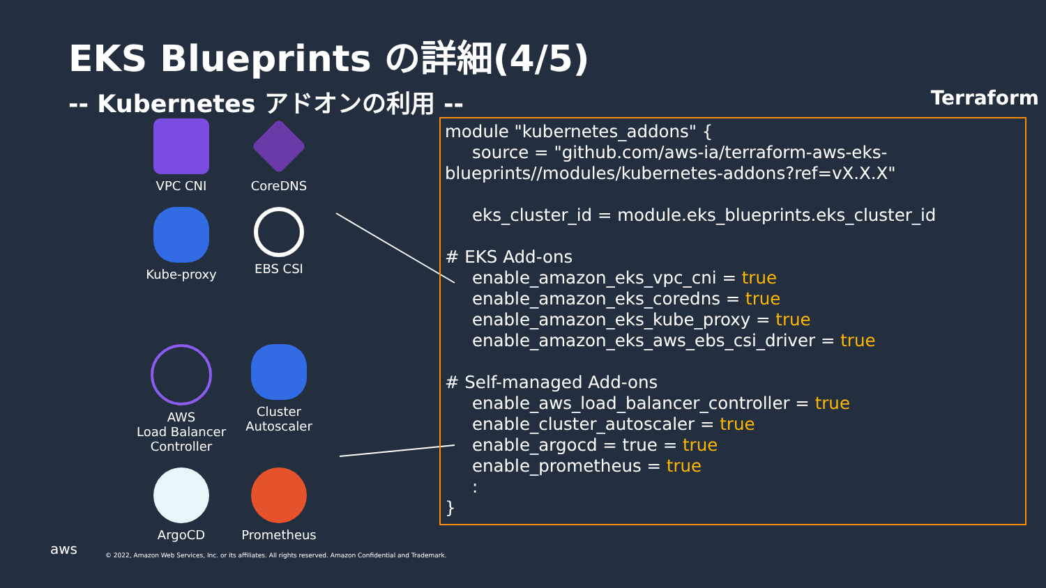EKS Blueprints の詳細(4/5)
-- Kubernetes アドオンの利用 -- Terraform
VPC CNI
CoreDNS
Kube-proxy
EBS CSI
AWS
Load Balancer
Controller
Cluster
Autoscaler
ArgoCD
Prometheus
module "kubernetes_addons" { source = "github.com/aws-ia/terraform-aws-eks- blueprints//modules/kubernetes-addons?ref=vX.X.X" eks_cluster_id = module.eks_blueprints.eks_cluster_id # EKS Add-ons enable_amazon_eks_vpc_cni = true enable_amazon_eks_coredns = true enable_amazon_eks_kube_proxy = true enable_amazon_eks_aws_ebs_csi_driver = true # Self-managed Add-ons enable_aws_load_balancer_controller = true enable_cluster_autoscaler = true enable_argocd = true = true enable_prometheus = true : }
aws
© 2022, Amazon Web Services, Inc. or its affiliates. All rights reserved. Amazon Confidential and Trademark.